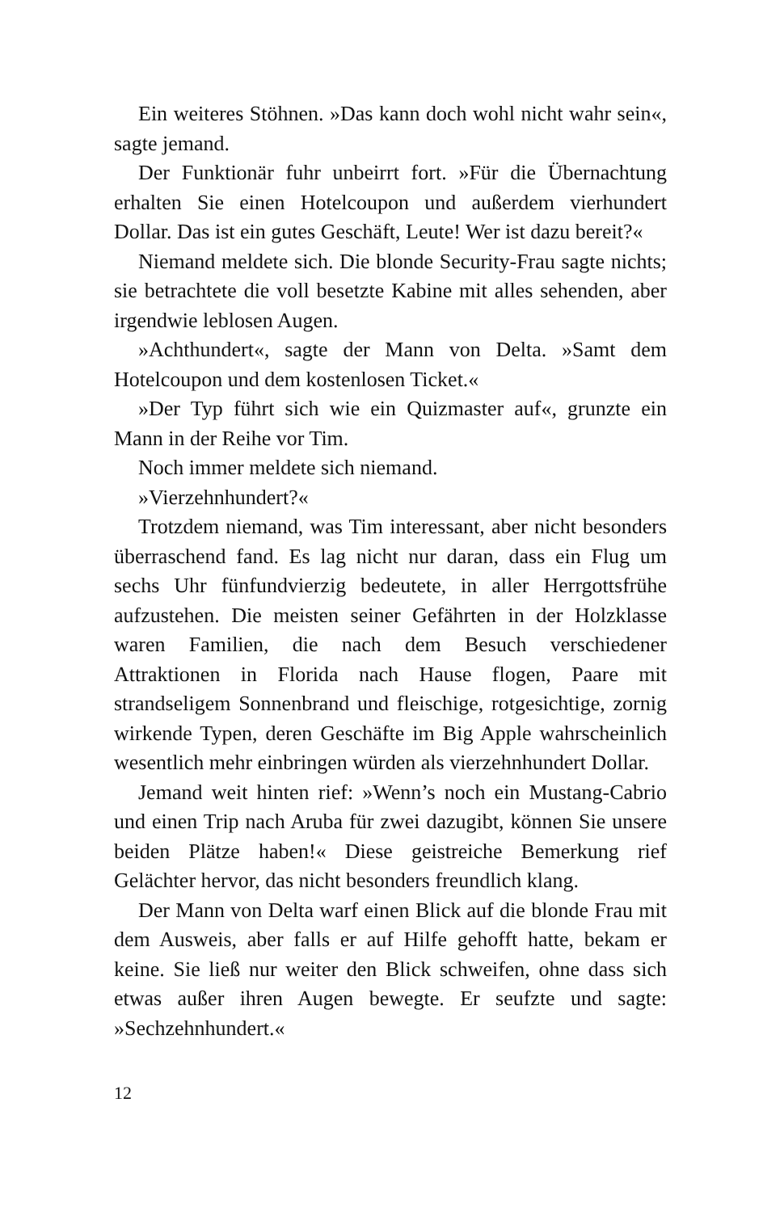Ein weiteres Stöhnen. »Das kann doch wohl nicht wahr sein«, sagte jemand.
Der Funktionär fuhr unbeirrt fort. »Für die Übernachtung erhalten Sie einen Hotelcoupon und außerdem vierhundert Dollar. Das ist ein gutes Geschäft, Leute! Wer ist dazu bereit?«
Niemand meldete sich. Die blonde Security-Frau sagte nichts; sie betrachtete die voll besetzte Kabine mit alles sehenden, aber irgendwie leblosen Augen.
»Achthundert«, sagte der Mann von Delta. »Samt dem Hotelcoupon und dem kostenlosen Ticket.«
»Der Typ führt sich wie ein Quizmaster auf«, grunzte ein Mann in der Reihe vor Tim.
Noch immer meldete sich niemand.
»Vierzehnhundert?«
Trotzdem niemand, was Tim interessant, aber nicht besonders überraschend fand. Es lag nicht nur daran, dass ein Flug um sechs Uhr fünfundvierzig bedeutete, in aller Herrgottsfrühe aufzustehen. Die meisten seiner Gefährten in der Holzklasse waren Familien, die nach dem Besuch verschiedener Attraktionen in Florida nach Hause flogen, Paare mit strandseligem Sonnenbrand und fleischige, rotgesichtige, zornig wirkende Typen, deren Geschäfte im Big Apple wahrscheinlich wesentlich mehr einbringen würden als vierzehnhundert Dollar.
Jemand weit hinten rief: »Wenn’s noch ein Mustang-Cabrio und einen Trip nach Aruba für zwei dazugibt, können Sie unsere beiden Plätze haben!« Diese geistreiche Bemerkung rief Gelächter hervor, das nicht besonders freundlich klang.
Der Mann von Delta warf einen Blick auf die blonde Frau mit dem Ausweis, aber falls er auf Hilfe gehofft hatte, bekam er keine. Sie ließ nur weiter den Blick schweifen, ohne dass sich etwas außer ihren Augen bewegte. Er seufzte und sagte: »Sechzehnhundert.«
12